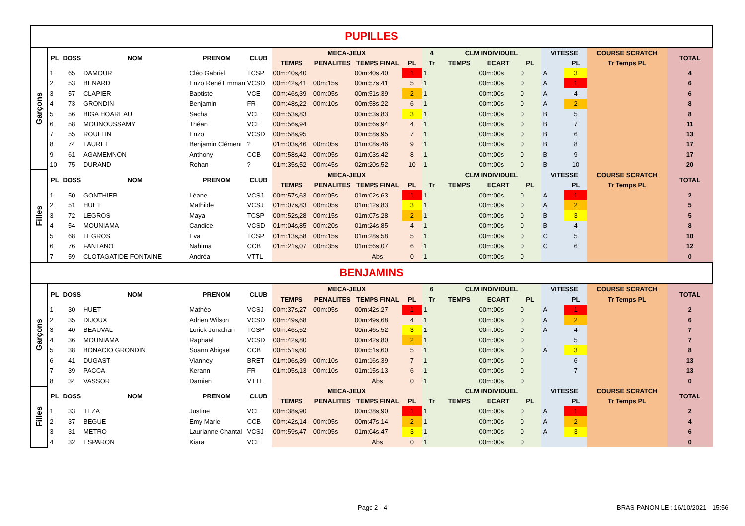| PUPILLES | | | | | | | | | | | | | | | | | |
| Garçons | PL | DOSS | NOM | PRENOM | CLUB | MECA-JEUX | | | | 4 | CLM INDIVIDUEL | | | VITESSE | | COURSE SCRATCH | TOTAL |
| | | | | | | TEMPS | PENALITES | TEMPS FINAL | PL | Tr | TEMPS | ECART | PL | | PL | Tr Temps PL | |
| | 1 | 65 | DAMOUR | Cléo Gabriel | TCSP | 00m:40s,40 | | 00m:40s,40 | 1 | 1 | | 00m:00s | 0 | A | 3 | | 4 |
| | 2 | 53 | BENARD | Enzo René Emmanı | VCSD | 00m:42s,41 | 00m:15s | 00m:57s,41 | 5 | 1 | | 00m:00s | 0 | A | 1 | | 6 |
| | 3 | 57 | CLAPIER | Baptiste | VCE | 00m:46s,39 | 00m:05s | 00m:51s,39 | 2 | 1 | | 00m:00s | 0 | A | 4 | | 6 |
| | 4 | 73 | GRONDIN | Benjamin | FR | 00m:48s,22 | 00m:10s | 00m:58s,22 | 6 | 1 | | 00m:00s | 0 | A | 2 | | 8 |
| | 5 | 56 | BIGA HOAREAU | Sacha | VCE | 00m:53s,83 | | 00m:53s,83 | 3 | 1 | | 00m:00s | 0 | B | 5 | | 8 |
| | 6 | 58 | MOUNOUSSAMY | Théan | VCE | 00m:56s,94 | | 00m:56s,94 | 4 | 1 | | 00m:00s | 0 | B | 7 | | 11 |
| | 7 | 55 | ROULLIN | Enzo | VCSD | 00m:58s,95 | | 00m:58s,95 | 7 | 1 | | 00m:00s | 0 | B | 6 | | 13 |
| | 8 | 74 | LAURET | Benjamin Clément | ? | 01m:03s,46 | 00m:05s | 01m:08s,46 | 9 | 1 | | 00m:00s | 0 | B | 8 | | 17 |
| | 9 | 61 | AGAMEMNON | Anthony | CCB | 00m:58s,42 | 00m:05s | 01m:03s,42 | 8 | 1 | | 00m:00s | 0 | B | 9 | | 17 |
| | 10 | 75 | DURAND | Rohan | ? | 01m:35s,52 | 00m:45s | 02m:20s,52 | 10 | 1 | | 00m:00s | 0 | B | 10 | | 20 |
| Filles | PL | DOSS | NOM | PRENOM | CLUB | MECA-JEUX | | | | | CLM INDIVIDUEL | | | VITESSE | | COURSE SCRATCH | TOTAL |
| | | | | | | TEMPS | PENALITES | TEMPS FINAL | PL | Tr | TEMPS | ECART | PL | | PL | Tr Temps PL | |
| | 1 | 50 | GONTHIER | Léane | VCSJ | 00m:57s,63 | 00m:05s | 01m:02s,63 | 1 | 1 | | 00m:00s | 0 | A | 1 | | 2 |
| | 2 | 51 | HUET | Mathilde | VCSJ | 01m:07s,83 | 00m:05s | 01m:12s,83 | 3 | 1 | | 00m:00s | 0 | A | 2 | | 5 |
| | 3 | 72 | LEGROS | Maya | TCSP | 00m:52s,28 | 00m:15s | 01m:07s,28 | 2 | 1 | | 00m:00s | 0 | B | 3 | | 5 |
| | 4 | 54 | MOUNIAMA | Candice | VCSD | 01m:04s,85 | 00m:20s | 01m:24s,85 | 4 | 1 | | 00m:00s | 0 | B | 4 | | 8 |
| | 5 | 68 | LEGROS | Eva | TCSP | 01m:13s,58 | 00m:15s | 01m:28s,58 | 5 | 1 | | 00m:00s | 0 | C | 5 | | 10 |
| | 6 | 76 | FANTANO | Nahima | CCB | 01m:21s,07 | 00m:35s | 01m:56s,07 | 6 | 1 | | 00m:00s | 0 | C | 6 | | 12 |
| | 7 | 59 | CLOTAGATIDE FONTAINE | Andréa | VTTL | | | Abs | 0 | 1 | | 00m:00s | 0 | | | | 0 |
| BENJAMINS | | | | | | | | | | | | | | | | | |
| Garçons | PL | DOSS | NOM | PRENOM | CLUB | MECA-JEUX | | | | 6 | CLM INDIVIDUEL | | | VITESSE | | COURSE SCRATCH | TOTAL |
| | | | | | | TEMPS | PENALITES | TEMPS FINAL | PL | Tr | TEMPS | ECART | PL | | PL | Tr Temps PL | |
| | 1 | 30 | HUET | Mathéo | VCSJ | 00m:37s,27 | 00m:05s | 00m:42s,27 | 1 | 1 | | 00m:00s | 0 | A | 1 | | 2 |
| | 2 | 35 | DIJOUX | Adrien Wilson | VCSD | 00m:49s,68 | | 00m:49s,68 | 4 | 1 | | 00m:00s | 0 | A | 2 | | 6 |
| | 3 | 40 | BEAUVAL | Lorick Jonathan | TCSP | 00m:46s,52 | | 00m:46s,52 | 3 | 1 | | 00m:00s | 0 | A | 4 | | 7 |
| | 4 | 36 | MOUNIAMA | Raphaël | VCSD | 00m:42s,80 | | 00m:42s,80 | 2 | 1 | | 00m:00s | 0 | | 5 | | 7 |
| | 5 | 38 | BONACIO GRONDIN | Soann Abigaël | CCB | 00m:51s,60 | | 00m:51s,60 | 5 | 1 | | 00m:00s | 0 | A | 3 | | 8 |
| | 6 | 41 | DUGAST | Vianney | BRET | 01m:06s,39 | 00m:10s | 01m:16s,39 | 7 | 1 | | 00m:00s | 0 | | 6 | | 13 |
| | 7 | 39 | PACCA | Kerann | FR | 01m:05s,13 | 00m:10s | 01m:15s,13 | 6 | 1 | | 00m:00s | 0 | | 7 | | 13 |
| | 8 | 34 | VASSOR | Damien | VTTL | | | Abs | 0 | 1 | | 00m:00s | 0 | | | | 0 |
| Filles | PL | DOSS | NOM | PRENOM | CLUB | MECA-JEUX | | | | | CLM INDIVIDUEL | | | VITESSE | | COURSE SCRATCH | TOTAL |
| | | | | | | TEMPS | PENALITES | TEMPS FINAL | PL | Tr | TEMPS | ECART | PL | | PL | Tr Temps PL | |
| | 1 | 33 | TEZA | Justine | VCE | 00m:38s,90 | | 00m:38s,90 | 1 | 1 | | 00m:00s | 0 | A | 1 | | 2 |
| | 2 | 37 | BEGUE | Emy Marie | CCB | 00m:42s,14 | 00m:05s | 00m:47s,14 | 2 | 1 | | 00m:00s | 0 | A | 2 | | 4 |
| | 3 | 31 | METRO | Laurianne Chantal | VCSJ | 00m:59s,47 | 00m:05s | 01m:04s,47 | 3 | 1 | | 00m:00s | 0 | A | 3 | | 6 |
| | 4 | 32 | ESPARON | Kiara | VCE | | | Abs | 0 | 1 | | 00m:00s | 0 | | | | 0 |
Page 2 - 4
BRAS-PANON LE : 16/10/2021 - 15:56